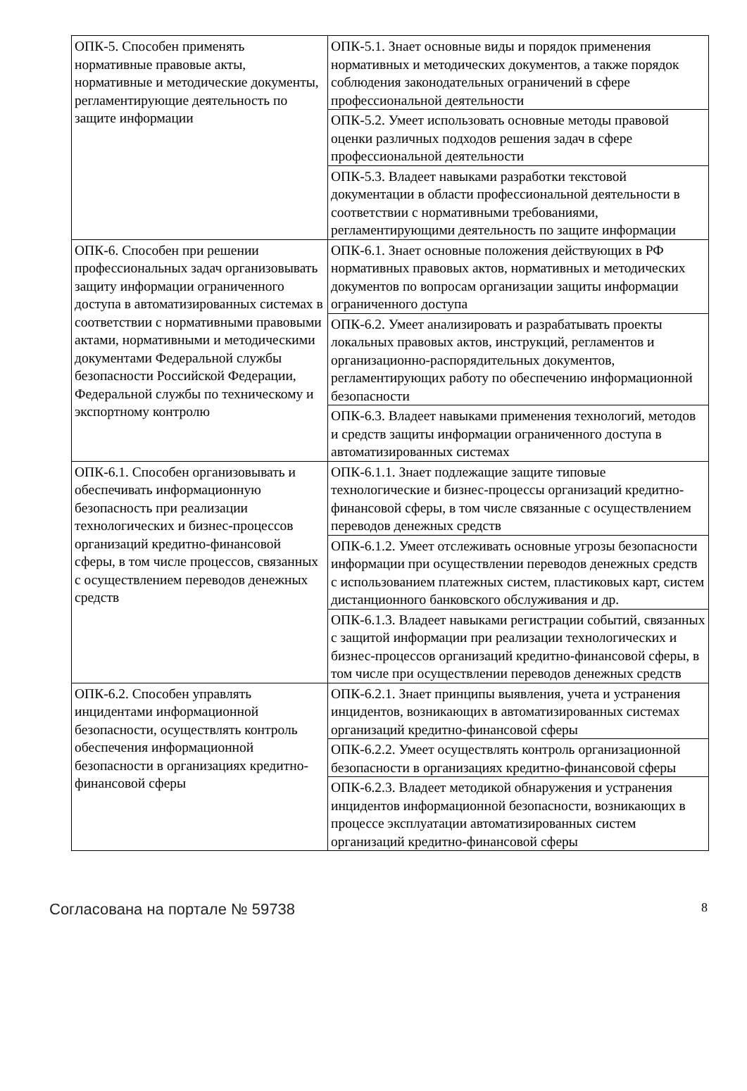| ОПК-5. Способен применять нормативные правовые акты, нормативные и методические документы, регламентирующие деятельность по защите информации | ОПК-5.1. Знает основные виды и порядок применения нормативных и методических документов, а также порядок соблюдения законодательных ограничений в сфере профессиональной деятельности |
| | ОПК-5.2. Умеет использовать основные методы правовой оценки различных подходов решения задач в сфере профессиональной деятельности |
| | ОПК-5.3. Владеет навыками разработки текстовой документации в области профессиональной деятельности в соответствии с нормативными требованиями, регламентирующими деятельность по защите информации |
| ОПК-6. Способен при решении профессиональных задач организовывать защиту информации ограниченного доступа в автоматизированных системах в соответствии с нормативными правовыми актами, нормативными и методическими документами Федеральной службы безопасности Российской Федерации, Федеральной службы по техническому и экспортному контролю | ОПК-6.1. Знает основные положения действующих в РФ нормативных правовых актов, нормативных и методических документов по вопросам организации защиты информации ограниченного доступа |
| | ОПК-6.2. Умеет анализировать и разрабатывать проекты локальных правовых актов, инструкций, регламентов и организационно-распорядительных документов, регламентирующих работу по обеспечению информационной безопасности |
| | ОПК-6.3. Владеет навыками применения технологий, методов и средств защиты информации ограниченного доступа в автоматизированных системах |
| ОПК-6.1. Способен организовывать и обеспечивать информационную безопасность при реализации технологических и бизнес-процессов организаций кредитно-финансовой сферы, в том числе процессов, связанных с осуществлением переводов денежных средств | ОПК-6.1.1. Знает подлежащие защите типовые технологические и бизнес-процессы организаций кредитно-финансовой сферы, в том числе связанные с осуществлением переводов денежных средств |
| | ОПК-6.1.2. Умеет отслеживать основные угрозы безопасности информации при осуществлении переводов денежных средств с использованием платежных систем, пластиковых карт, систем дистанционного банковского обслуживания и др. |
| | ОПК-6.1.3. Владеет навыками регистрации событий, связанных с защитой информации при реализации технологических и бизнес-процессов организаций кредитно-финансовой сферы, в том числе при осуществлении переводов денежных средств |
| ОПК-6.2. Способен управлять инцидентами информационной безопасности, осуществлять контроль обеспечения информационной безопасности в организациях кредитно-финансовой сферы | ОПК-6.2.1. Знает принципы выявления, учета и устранения инцидентов, возникающих в автоматизированных системах организаций кредитно-финансовой сферы |
| | ОПК-6.2.2. Умеет осуществлять контроль организационной безопасности в организациях кредитно-финансовой сферы |
| | ОПК-6.2.3. Владеет методикой обнаружения и устранения инцидентов информационной безопасности, возникающих в процессе эксплуатации автоматизированных систем организаций кредитно-финансовой сферы |
Согласована на портале № 59738 8